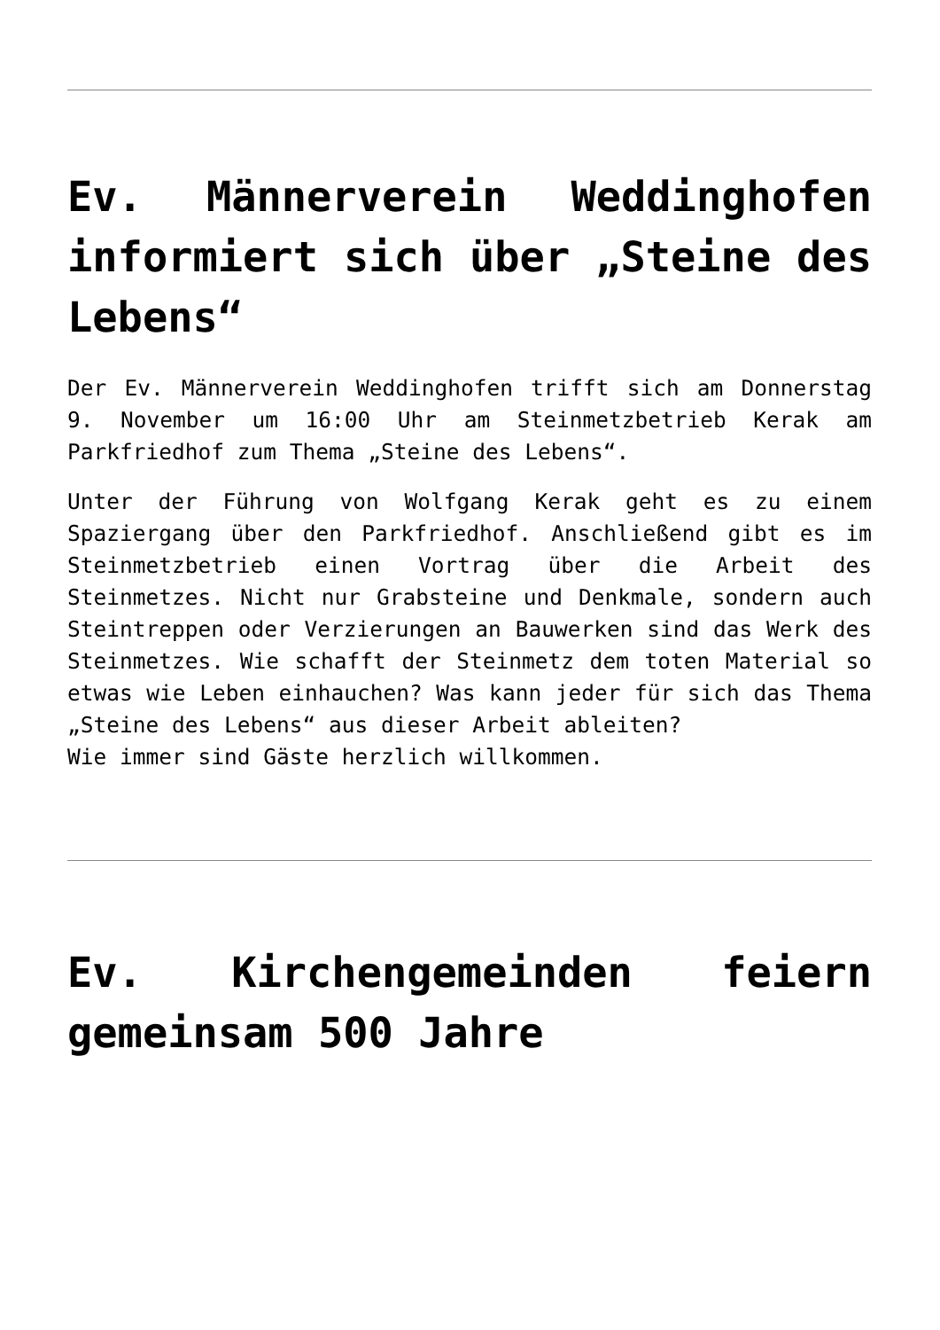Ev. Männerverein Weddinghofen informiert sich über „Steine des Lebens“
Der Ev. Männerverein Weddinghofen trifft sich am Donnerstag 9. November um 16:00 Uhr am Steinmetzbetrieb Kerak am Parkfriedhof zum Thema „Steine des Lebens“.
Unter der Führung von Wolfgang Kerak geht es zu einem Spaziergang über den Parkfriedhof. Anschließend gibt es im Steinmetzbetrieb einen Vortrag über die Arbeit des Steinmetzes. Nicht nur Grabsteine und Denkmale, sondern auch Steintreppen oder Verzierungen an Bauwerken sind das Werk des Steinmetzes. Wie schafft der Steinmetz dem toten Material so etwas wie Leben einhauchen? Was kann jeder für sich das Thema „Steine des Lebens“ aus dieser Arbeit ableiten?
Wie immer sind Gäste herzlich willkommen.
Ev. Kirchengemeinden feiern gemeinsam 500 Jahre